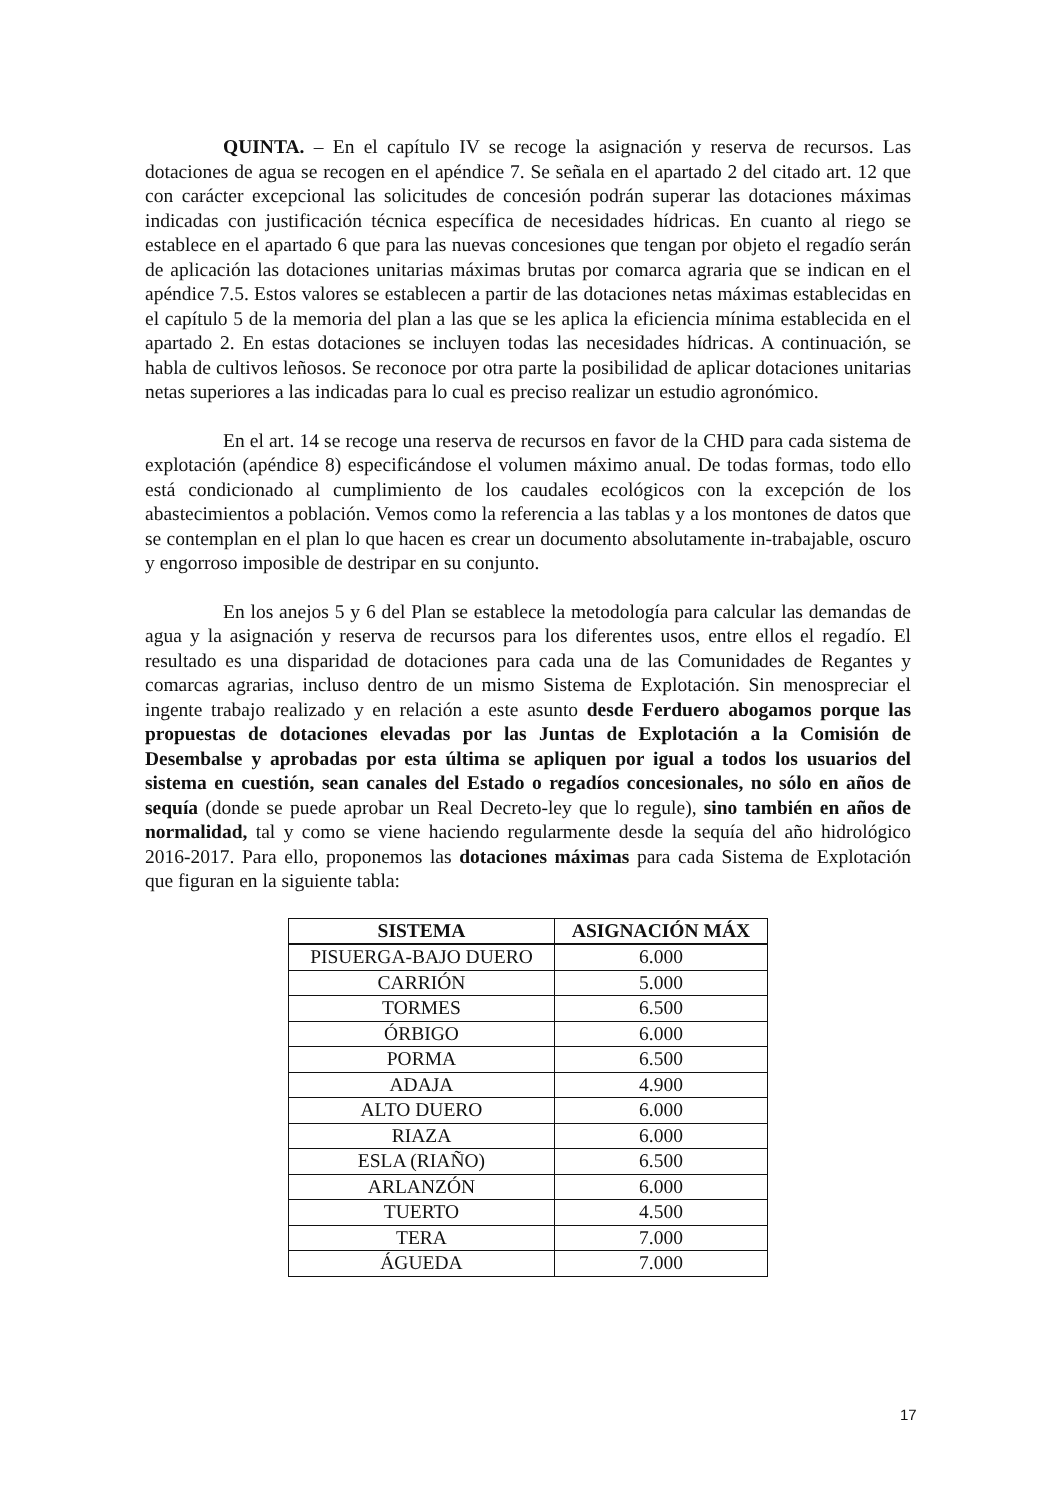QUINTA. – En el capítulo IV se recoge la asignación y reserva de recursos. Las dotaciones de agua se recogen en el apéndice 7. Se señala en el apartado 2 del citado art. 12 que con carácter excepcional las solicitudes de concesión podrán superar las dotaciones máximas indicadas con justificación técnica específica de necesidades hídricas. En cuanto al riego se establece en el apartado 6 que para las nuevas concesiones que tengan por objeto el regadío serán de aplicación las dotaciones unitarias máximas brutas por comarca agraria que se indican en el apéndice 7.5. Estos valores se establecen a partir de las dotaciones netas máximas establecidas en el capítulo 5 de la memoria del plan a las que se les aplica la eficiencia mínima establecida en el apartado 2. En estas dotaciones se incluyen todas las necesidades hídricas. A continuación, se habla de cultivos leñosos. Se reconoce por otra parte la posibilidad de aplicar dotaciones unitarias netas superiores a las indicadas para lo cual es preciso realizar un estudio agronómico.
En el art. 14 se recoge una reserva de recursos en favor de la CHD para cada sistema de explotación (apéndice 8) especificándose el volumen máximo anual. De todas formas, todo ello está condicionado al cumplimiento de los caudales ecológicos con la excepción de los abastecimientos a población. Vemos como la referencia a las tablas y a los montones de datos que se contemplan en el plan lo que hacen es crear un documento absolutamente in-trabajable, oscuro y engorroso imposible de destripar en su conjunto.
En los anejos 5 y 6 del Plan se establece la metodología para calcular las demandas de agua y la asignación y reserva de recursos para los diferentes usos, entre ellos el regadío. El resultado es una disparidad de dotaciones para cada una de las Comunidades de Regantes y comarcas agrarias, incluso dentro de un mismo Sistema de Explotación. Sin menospreciar el ingente trabajo realizado y en relación a este asunto desde Ferduero abogamos porque las propuestas de dotaciones elevadas por las Juntas de Explotación a la Comisión de Desembalse y aprobadas por esta última se apliquen por igual a todos los usuarios del sistema en cuestión, sean canales del Estado o regadíos concesionales, no sólo en años de sequía (donde se puede aprobar un Real Decreto-ley que lo regule), sino también en años de normalidad, tal y como se viene haciendo regularmente desde la sequía del año hidrológico 2016-2017. Para ello, proponemos las dotaciones máximas para cada Sistema de Explotación que figuran en la siguiente tabla:
| SISTEMA | ASIGNACIÓN MÁX |
| --- | --- |
| PISUERGA-BAJO DUERO | 6.000 |
| CARRIÓN | 5.000 |
| TORMES | 6.500 |
| ÓRBIGO | 6.000 |
| PORMA | 6.500 |
| ADAJA | 4.900 |
| ALTO DUERO | 6.000 |
| RIAZA | 6.000 |
| ESLA (RIAÑO) | 6.500 |
| ARLANZÓN | 6.000 |
| TUERTO | 4.500 |
| TERA | 7.000 |
| ÁGUEDA | 7.000 |
17